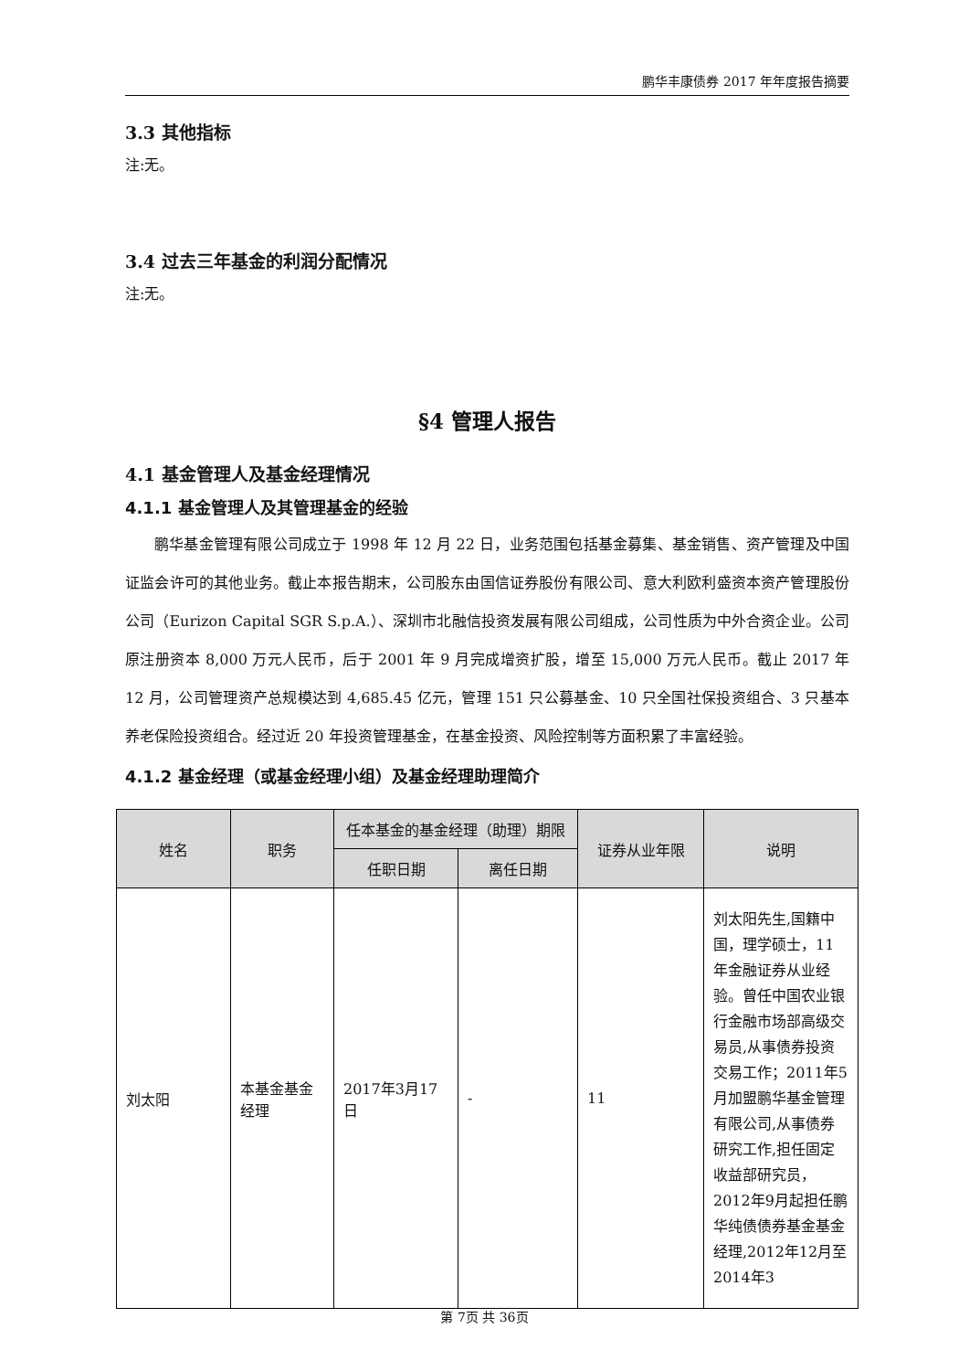鹏华丰康债券 2017 年年度报告摘要
3.3 其他指标
注:无。
3.4 过去三年基金的利润分配情况
注:无。
§4 管理人报告
4.1 基金管理人及基金经理情况
4.1.1 基金管理人及其管理基金的经验
鹏华基金管理有限公司成立于 1998 年 12 月 22 日，业务范围包括基金募集、基金销售、资产管理及中国证监会许可的其他业务。截止本报告期末，公司股东由国信证券股份有限公司、意大利欧利盛资本资产管理股份公司（Eurizon Capital SGR S.p.A.）、深圳市北融信投资发展有限公司组成，公司性质为中外合资企业。公司原注册资本 8,000 万元人民币，后于 2001 年 9 月完成增资扩股，增至 15,000 万元人民币。截止 2017 年 12 月，公司管理资产总规模达到 4,685.45 亿元，管理 151 只公募基金、10 只全国社保投资组合、3 只基本养老保险投资组合。经过近 20 年投资管理基金，在基金投资、风险控制等方面积累了丰富经验。
4.1.2 基金经理（或基金经理小组）及基金经理助理简介
| 姓名 | 职务 | 任本基金的基金经理（助理）期限 | | 证券从业年限 | 说明 |
| --- | --- | --- | --- | --- | --- |
| | | 任职日期 | 离任日期 | | |
| 刘太阳 | 本基金基金经理 | 2017年3月17日 | - | 11 | 刘太阳先生,国籍中国，理学硕士，11年金融证券从业经验。曾任中国农业银行金融市场部高级交易员,从事债券投资交易工作；2011年5月加盟鹏华基金管理有限公司,从事债券研究工作,担任固定收益部研究员，2012年9月起担任鹏华纯债债券基金基金经理,2012年12月至2014年3 |
第 7页 共 36页